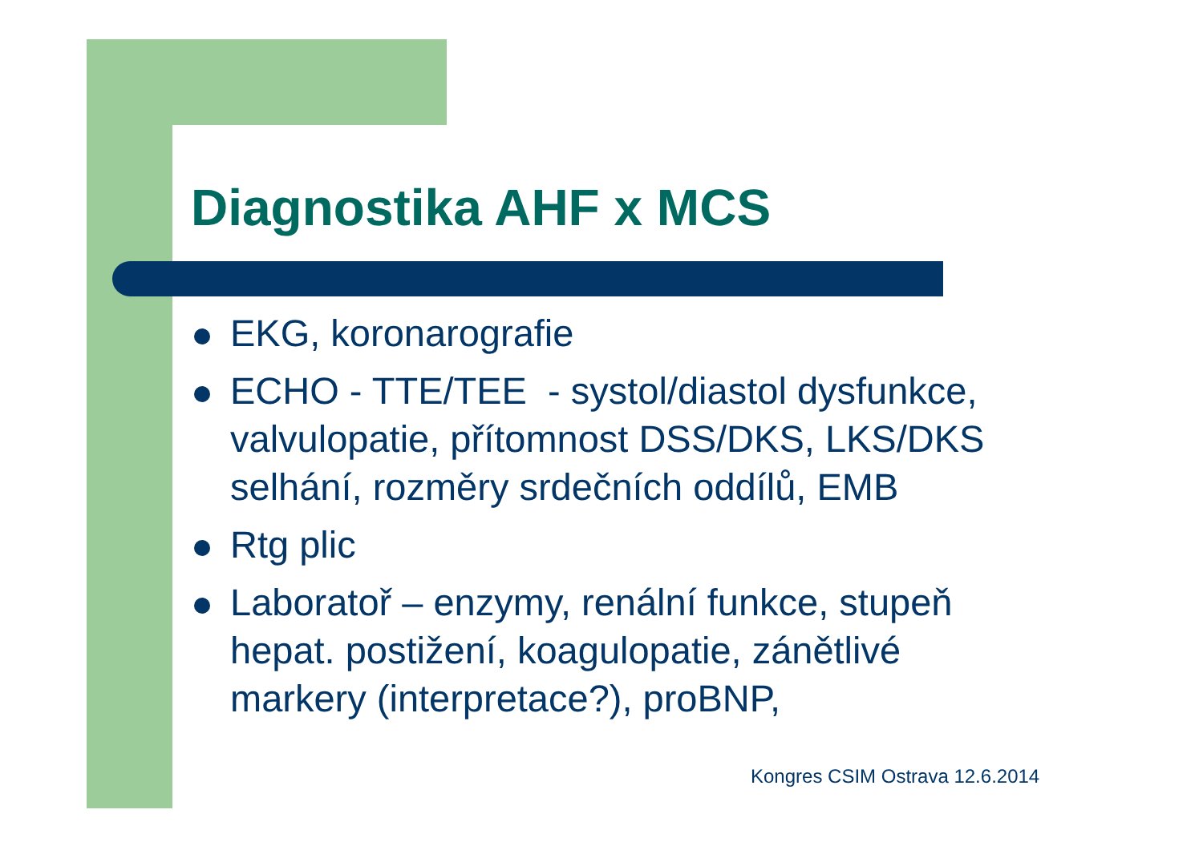Diagnostika AHF x MCS
EKG, koronarografie
ECHO - TTE/TEE - systol/diastol dysfunkce, valvulopatie, přítomnost DSS/DKS, LKS/DKS selhání, rozměry srdečních oddílů, EMB
Rtg plic
Laboratoř – enzymy, renální funkce, stupeň hepat. postižení, koagulopatie, zánětlivé markery (interpretace?), proBNP,
Kongres CSIM Ostrava 12.6.2014